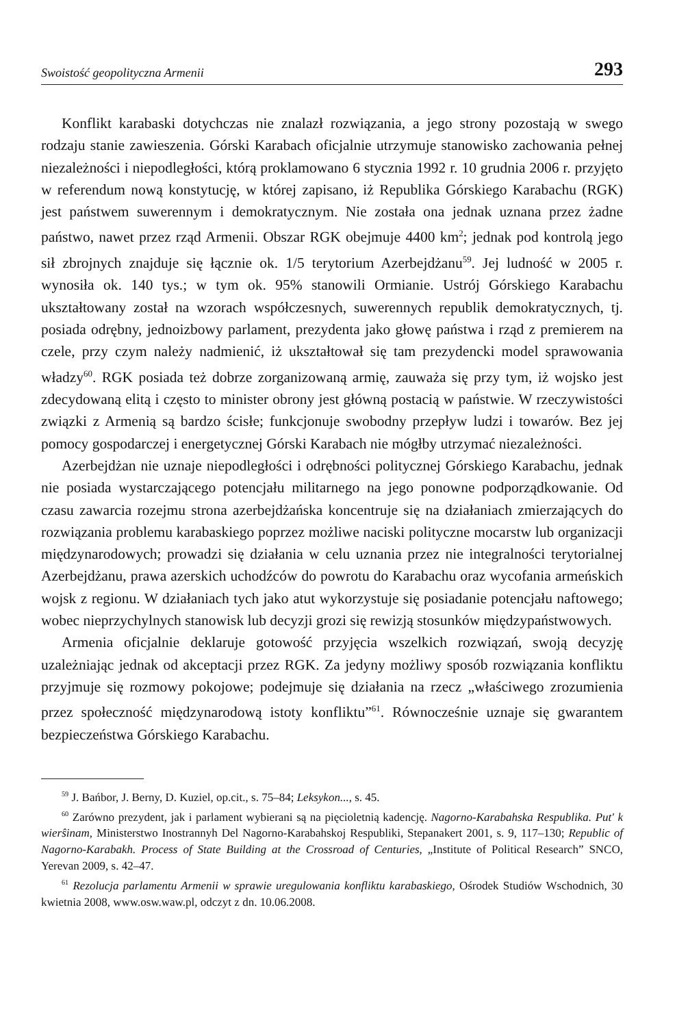Swoistość geopolityczna Armenii 293
Konflikt karabaski dotychczas nie znalazł rozwiązania, a jego strony pozostają w swego rodzaju stanie zawieszenia. Górski Karabach oficjalnie utrzymuje stanowisko zachowania pełnej niezależności i niepodległości, którą proklamowano 6 stycznia 1992 r. 10 grudnia 2006 r. przyjęto w referendum nową konstytucję, w której zapisano, iż Republika Górskiego Karabachu (RGK) jest państwem suwerennym i demokratycznym. Nie została ona jednak uznana przez żadne państwo, nawet przez rząd Armenii. Obszar RGK obejmuje 4400 km<sup>2</sup>; jednak pod kontrolą jego sił zbrojnych znajduje się łącznie ok. 1/5 terytorium Azerbejdżanu<sup>59</sup>. Jej ludność w 2005 r. wynosiła ok. 140 tys.; w tym ok. 95% stanowili Ormianie. Ustrój Górskiego Karabachu ukształtowany został na wzorach współczesnych, suwerennych republik demokratycznych, tj. posiada odrębny, jednoizbowy parlament, prezydenta jako głowę państwa i rząd z premierem na czele, przy czym należy nadmienić, iż ukształtował się tam prezydencki model sprawowania władzy<sup>60</sup>. RGK posiada też dobrze zorganizowaną armię, zauważa się przy tym, iż wojsko jest zdecydowaną elitą i często to minister obrony jest główną postacią w państwie. W rzeczywistości związki z Armenią są bardzo ścisłe; funkcjonuje swobodny przepływ ludzi i towarów. Bez jej pomocy gospodarczej i energetycznej Górski Karabach nie mógłby utrzymać niezależności.
Azerbejdżan nie uznaje niepodległości i odrębności politycznej Górskiego Karabachu, jednak nie posiada wystarczającego potencjału militarnego na jego ponowne podporządkowanie. Od czasu zawarcia rozejmu strona azerbejdżańska koncentruje się na działaniach zmierzających do rozwiązania problemu karabaskiego poprzez możliwe naciski polityczne mocarstw lub organizacji międzynarodowych; prowadzi się działania w celu uznania przez nie integralności terytorialnej Azerbejdżanu, prawa azerskich uchodźców do powrotu do Karabachu oraz wycofania armeńskich wojsk z regionu. W działaniach tych jako atut wykorzystuje się posiadanie potencjału naftowego; wobec nieprzychylnych stanowisk lub decyzji grozi się rewizją stosunków międzypaństwowych.
Armenia oficjalnie deklaruje gotowość przyjęcia wszelkich rozwiązań, swoją decyzję uzależniając jednak od akceptacji przez RGK. Za jedyny możliwy sposób rozwiązania konfliktu przyjmuje się rozmowy pokojowe; podejmuje się działania na rzecz „właściwego zrozumienia przez społeczność międzynarodową istoty konfliktu”<sup>61</sup>. Równocześnie uznaje się gwarantem bezpieczeństwa Górskiego Karabachu.
<sup>59</sup> J. Bańbor, J. Berny, D. Kuziel, op.cit., s. 75–84; Leksykon..., s. 45.
<sup>60</sup> Zarówno prezydent, jak i parlament wybierani są na pięcioletnią kadencję. Nagorno-Karabahska Respublika. Put' k wierŝinam, Ministerstwo Inostrannyh Del Nagorno-Karabahskoj Respubliki, Stepanakert 2001, s. 9, 117–130; Republic of Nagorno-Karabakh. Process of State Building at the Crossroad of Centuries, „Institute of Political Research” SNCO, Yerevan 2009, s. 42–47.
<sup>61</sup> Rezolucja parlamentu Armenii w sprawie uregulowania konfliktu karabaskiego, Ośrodek Studiów Wschodnich, 30 kwietnia 2008, www.osw.waw.pl, odczyt z dn. 10.06.2008.